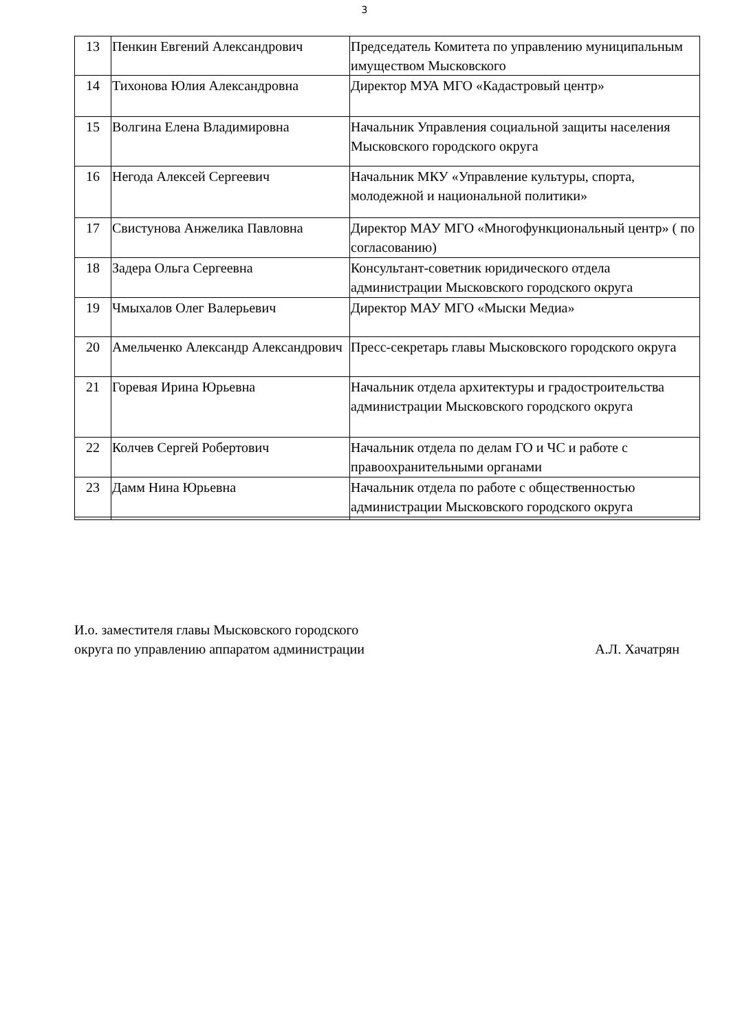3
| 13 | Пенкин Евгений Александрович | Председатель Комитета по управлению муниципальным имуществом Мысковского |
| 14 | Тихонова Юлия Александровна | Директор МУА МГО «Кадастровый центр» |
| 15 | Волгина Елена Владимировна | Начальник Управления социальной защиты населения Мысковского городского округа |
| 16 | Негода Алексей Сергеевич | Начальник МКУ «Управление культуры, спорта, молодежной и национальной политики» |
| 17 | Свистунова Анжелика Павловна | Директор МАУ МГО «Многофункциональный центр» ( по согласованию) |
| 18 | Задера Ольга Сергеевна | Консультант-советник юридического отдела администрации Мысковского городского округа |
| 19 | Чмыхалов Олег Валерьевич | Директор МАУ МГО «Мыски Медиа» |
| 20 | Амельченко Александр Александрович | Пресс-секретарь главы Мысковского городского округа |
| 21 | Горевая Ирина Юрьевна | Начальник отдела архитектуры и градостроительства администрации Мысковского городского округа |
| 22 | Колчев Сергей Робертович | Начальник отдела по делам ГО и ЧС и работе с правоохранительными органами |
| 23 | Дамм Нина Юрьевна | Начальник отдела по работе с общественностью администрации Мысковского городского округа |
И.о. заместителя главы Мысковского городского
округа по управлению аппаратом администрации
А.Л. Хачатрян